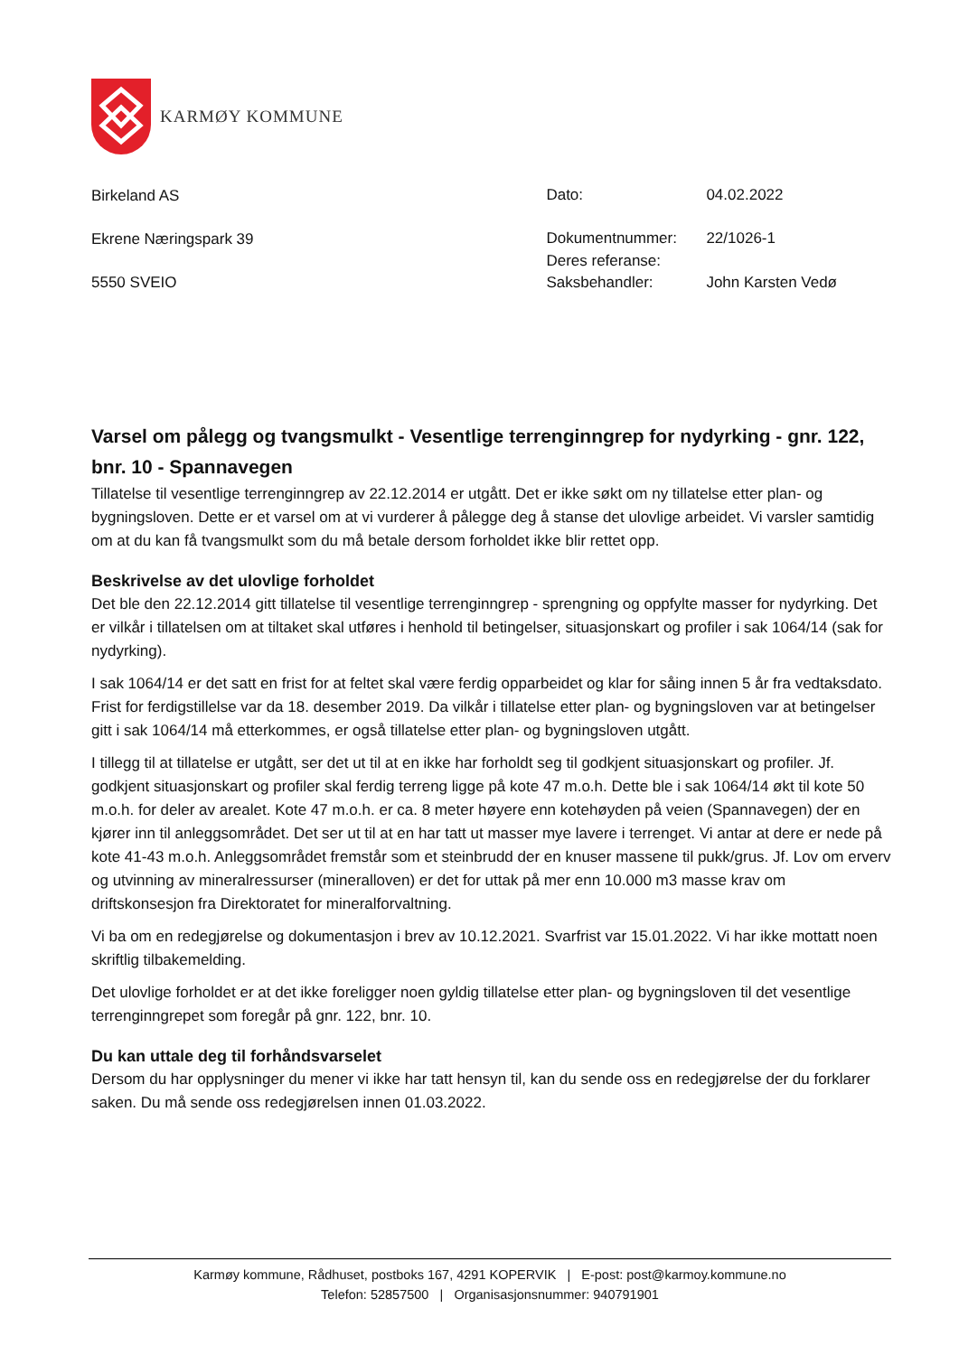KARMØY KOMMUNE
Birkeland AS
Ekrene Næringspark 39
5550 SVEIO
| Dato: | 04.02.2022 |
| Dokumentnummer: | 22/1026-1 |
| Deres referanse: | |
| Saksbehandler: | John Karsten Vedø |
Varsel om pålegg og tvangsmulkt - Vesentlige terrenginngrep for nydyrking - gnr. 122, bnr. 10 - Spannavegen
Tillatelse til vesentlige terrenginngrep av 22.12.2014 er utgått. Det er ikke søkt om ny tillatelse etter plan- og bygningsloven. Dette er et varsel om at vi vurderer å pålegge deg å stanse det ulovlige arbeidet. Vi varsler samtidig om at du kan få tvangsmulkt som du må betale dersom forholdet ikke blir rettet opp.
Beskrivelse av det ulovlige forholdet
Det ble den 22.12.2014 gitt tillatelse til vesentlige terrenginngrep - sprengning og oppfylte masser for nydyrking. Det er vilkår i tillatelsen om at tiltaket skal utføres i henhold til betingelser, situasjonskart og profiler i sak 1064/14 (sak for nydyrking).
I sak 1064/14 er det satt en frist for at feltet skal være ferdig opparbeidet og klar for såing innen 5 år fra vedtaksdato. Frist for ferdigstillelse var da 18. desember 2019. Da vilkår i tillatelse etter plan- og bygningsloven var at betingelser gitt i sak 1064/14 må etterkommes, er også tillatelse etter plan- og bygningsloven utgått.
I tillegg til at tillatelse er utgått, ser det ut til at en ikke har forholdt seg til godkjent situasjonskart og profiler. Jf. godkjent situasjonskart og profiler skal ferdig terreng ligge på kote 47 m.o.h. Dette ble i sak 1064/14 økt til kote 50 m.o.h. for deler av arealet. Kote 47 m.o.h. er ca. 8 meter høyere enn kotehøyden på veien (Spannavegen) der en kjører inn til anleggsområdet. Det ser ut til at en har tatt ut masser mye lavere i terrenget. Vi antar at dere er nede på kote 41-43 m.o.h. Anleggsområdet fremstår som et steinbrudd der en knuser massene til pukk/grus. Jf. Lov om erverv og utvinning av mineralressurser (mineralloven) er det for uttak på mer enn 10.000 m3 masse krav om driftskonsesjon fra Direktoratet for mineralforvaltning.
Vi ba om en redegjørelse og dokumentasjon i brev av 10.12.2021. Svarfrist var 15.01.2022. Vi har ikke mottatt noen skriftlig tilbakemelding.
Det ulovlige forholdet er at det ikke foreligger noen gyldig tillatelse etter plan- og bygningsloven til det vesentlige terrenginngrepet som foregår på gnr. 122, bnr. 10.
Du kan uttale deg til forhåndsvarselet
Dersom du har opplysninger du mener vi ikke har tatt hensyn til, kan du sende oss en redegjørelse der du forklarer saken. Du må sende oss redegjørelsen innen 01.03.2022.
Karmøy kommune, Rådhuset, postboks 167, 4291 KOPERVIK | E-post: post@karmoy.kommune.no
Telefon: 52857500 | Organisasjonsnummer: 940791901